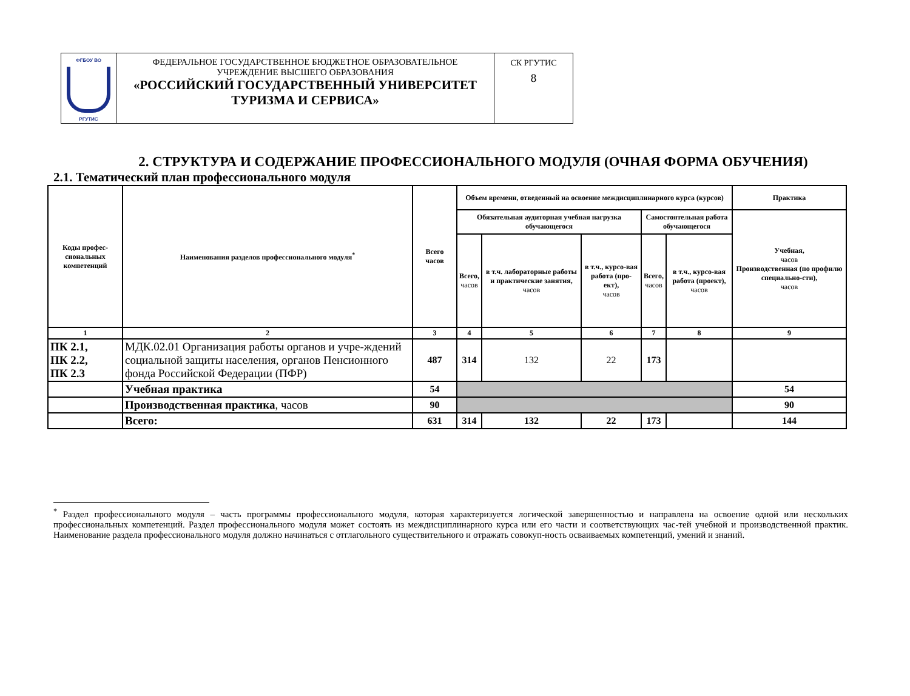| ФГБОУ ВО РГУТИС | ФЕДЕРАЛЬНОЕ ГОСУДАРСТВЕННОЕ БЮДЖЕТНОЕ ОБРАЗОВАТЕЛЬНОЕ УЧРЕЖДЕНИЕ ВЫСШЕГО ОБРАЗОВАНИЯ «РОССИЙСКИЙ ГОСУДАРСТВЕННЫЙ УНИВЕРСИТЕТ ТУРИЗМА И СЕРВИСА» | СК РГУТИС 8 |
2. СТРУКТУРА И СОДЕРЖАНИЕ ПРОФЕССИОНАЛЬНОГО МОДУЛЯ (ОЧНАЯ ФОРМА ОБУЧЕНИЯ)
2.1. Тематический план профессионального модуля
| Коды профес- сиональных компетенций | Наименования разделов профессионального модуля<sup>*</sup> | Всего часов | Объем времени, отведенный на освоение междисциплинарного курса (курсов) | | | | | Практика |
| --- | --- | --- | --- | --- | --- | --- | --- | --- |
| | | | Обязательная аудиторная учебная нагрузка обучающегося | | | Самостоятельная работа обучающегося | | Учебная, часов Производственная (по профилю специально-сти), часов |
| | | | Всего, часов | в т.ч. лабораторные работы и практические занятия, часов | в т.ч., курсо-вая работа (про-ект), часов | Всего, часов | в т.ч., курсо-вая работа (проект), часов | |
| 1 | 2 | 3 | 4 | 5 | 6 | 7 | 8 | 9 |
| ПК 2.1, ПК 2.2, ПК 2.3 | МДК.02.01 Организация работы органов и учре-ждений социальной защиты населения, органов Пенсионного фонда Российской Федерации (ПФР) | 487 | 314 | 132 | 22 | 173 | | |
| | Учебная практика | 54 | | | | | | 54 |
| | Производственная практика , часов | 90 | | | | | | 90 |
| | Всего: | 631 | 314 | 132 | 22 | 173 | | 144 |
<sup>*</sup> Раздел профессионального модуля – часть программы профессионального модуля, которая характеризуется логической завершенностью и направлена на освоение одной или нескольких профессиональных компетенций. Раздел профессионального модуля может состоять из междисциплинарного курса или его части и соответствующих час-тей учебной и производственной практик. Наименование раздела профессионального модуля должно начинаться с отглагольного существительного и отражать совокуп-ность осваиваемых компетенций, умений и знаний.